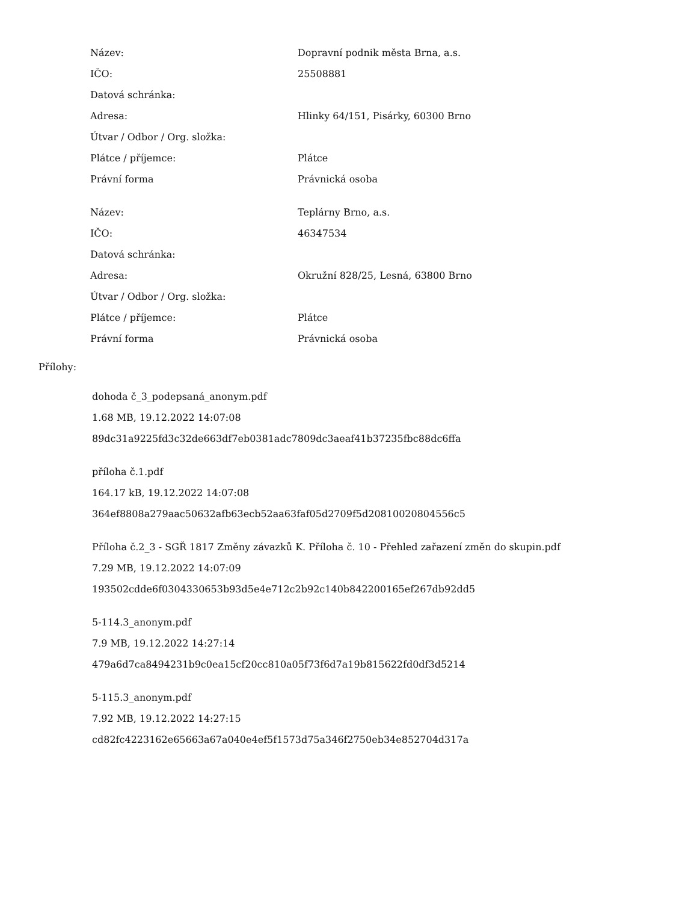| Název: | Dopravní podnik města Brna, a.s. |
| IČO: | 25508881 |
| Datová schránka: | |
| Adresa: | Hlinky 64/151, Pisárky, 60300 Brno |
| Útvar / Odbor / Org. složka: | |
| Plátce / příjemce: | Plátce |
| Právní forma | Právnická osoba |
| Název: | Teplárny Brno, a.s. |
| IČO: | 46347534 |
| Datová schránka: | |
| Adresa: | Okružní 828/25, Lesná, 63800 Brno |
| Útvar / Odbor / Org. složka: | |
| Plátce / příjemce: | Plátce |
| Právní forma | Právnická osoba |
Přílohy:
dohoda č_3_podepsaná_anonym.pdf
1.68 MB, 19.12.2022 14:07:08
89dc31a9225fd3c32de663df7eb0381adc7809dc3aeaf41b37235fbc88dc6ffa
příloha č.1.pdf
164.17 kB, 19.12.2022 14:07:08
364ef8808a279aac50632afb63ecb52aa63faf05d2709f5d20810020804556c5
Příloha č.2_3 - SGŘ 1817 Změny závazků K. Příloha č. 10 - Přehled zařazení změn do skupin.pdf
7.29 MB, 19.12.2022 14:07:09
193502cdde6f0304330653b93d5e4e712c2b92c140b842200165ef267db92dd5
5-114.3_anonym.pdf
7.9 MB, 19.12.2022 14:27:14
479a6d7ca8494231b9c0ea15cf20cc810a05f73f6d7a19b815622fd0df3d5214
5-115.3_anonym.pdf
7.92 MB, 19.12.2022 14:27:15
cd82fc4223162e65663a67a040e4ef5f1573d75a346f2750eb34e852704d317a